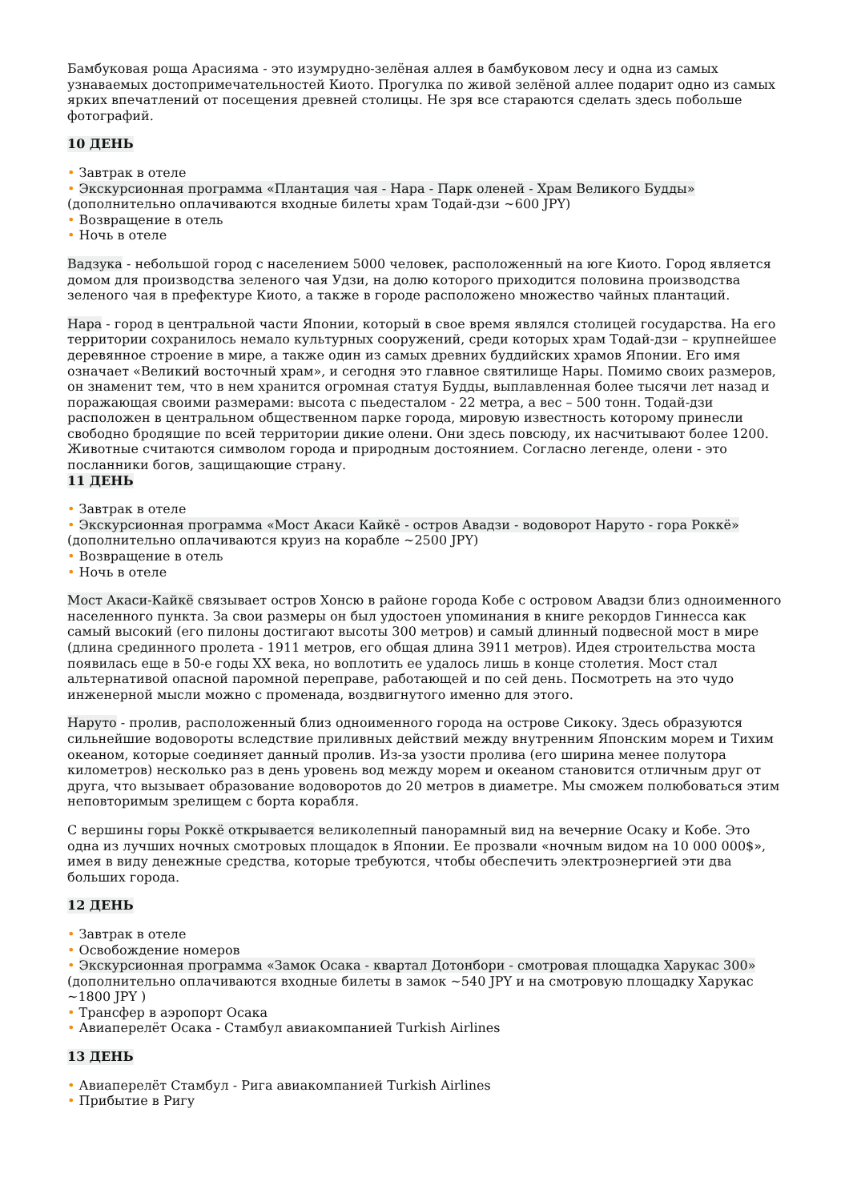Бамбуковая роща Арасияма - это изумрудно-зелёная аллея в бамбуковом лесу и одна из самых узнаваемых достопримечательностей Киото. Прогулка по живой зелёной аллее подарит одно из самых ярких впечатлений от посещения древней столицы. Не зря все стараются сделать здесь побольше фотографий.
10 ДЕНЬ
• Завтрак в отеле
• Экскурсионная программа «Плантация чая - Нара - Парк оленей - Храм Великого Будды»
(дополнительно оплачиваются входные билеты храм Тодай-дзи ~600 JPY)
• Возвращение в отель
• Ночь в отеле
Вадзука - небольшой город с населением 5000 человек, расположенный на юге Киото. Город является домом для производства зеленого чая Удзи, на долю которого приходится половина производства зеленого чая в префектуре Киото, а также в городе расположено множество чайных плантаций.
Нара - город в центральной части Японии, который в свое время являлся столицей государства. На его территории сохранилось немало культурных сооружений, среди которых храм Тодай-дзи – крупнейшее деревянное строение в мире, а также один из самых древних буддийских храмов Японии. Его имя означает «Великий восточный храм», и сегодня это главное святилище Нары. Помимо своих размеров, он знаменит тем, что в нем хранится огромная статуя Будды, выплавленная более тысячи лет назад и поражающая своими размерами: высота с пьедесталом - 22 метра, а вес – 500 тонн. Тодай-дзи расположен в центральном общественном парке города, мировую известность которому принесли свободно бродящие по всей территории дикие олени. Они здесь повсюду, их насчитывают более 1200. Животные считаются символом города и природным достоянием. Согласно легенде, олени - это посланники богов, защищающие страну.
11 ДЕНЬ
• Завтрак в отеле
• Экскурсионная программа «Мост Акаси Кайкё - остров Авадзи - водоворот Наруто - гора Роккё»
(дополнительно оплачиваются круиз на корабле ~2500 JPY)
• Возвращение в отель
• Ночь в отеле
Мост Акаси-Кайкё связывает остров Хонсю в районе города Кобе с островом Авадзи близ одноименного населенного пункта. За свои размеры он был удостоен упоминания в книге рекордов Гиннесса как самый высокий (его пилоны достигают высоты 300 метров) и самый длинный подвесной мост в мире (длина срединного пролета - 1911 метров, его общая длина 3911 метров). Идея строительства моста появилась еще в 50-е годы XX века, но воплотить ее удалось лишь в конце столетия. Мост стал альтернативой опасной паромной переправе, работающей и по сей день. Посмотреть на это чудо инженерной мысли можно с променада, воздвигнутого именно для этого.
Наруто - пролив, расположенный близ одноименного города на острове Сикоку. Здесь образуются сильнейшие водовороты вследствие приливных действий между внутренним Японским морем и Тихим океаном, которые соединяет данный пролив. Из-за узости пролива (его ширина менее полутора километров) несколько раз в день уровень вод между морем и океаном становится отличным друг от друга, что вызывает образование водоворотов до 20 метров в диаметре. Мы сможем полюбоваться этим неповторимым зрелищем с борта корабля.
С вершины горы Роккё открывается великолепный панорамный вид на вечерние Осаку и Кобе. Это одна из лучших ночных смотровых площадок в Японии. Ее прозвали «ночным видом на 10 000 000$», имея в виду денежные средства, которые требуются, чтобы обеспечить электроэнергией эти два больших города.
12 ДЕНЬ
• Завтрак в отеле
• Освобождение номеров
• Экскурсионная программа «Замок Осака - квартал Дотонбори - смотровая площадка Харукас 300»
(дополнительно оплачиваются входные билеты в замок ~540 JPY и на смотровую площадку Харукас ~1800 JPY )
• Трансфер в аэропорт Осака
• Авиаперелёт Осака - Стамбул авиакомпанией Turkish Airlines
13 ДЕНЬ
• Авиаперелёт Стамбул - Рига авиакомпанией Turkish Airlines
• Прибытие в Ригу